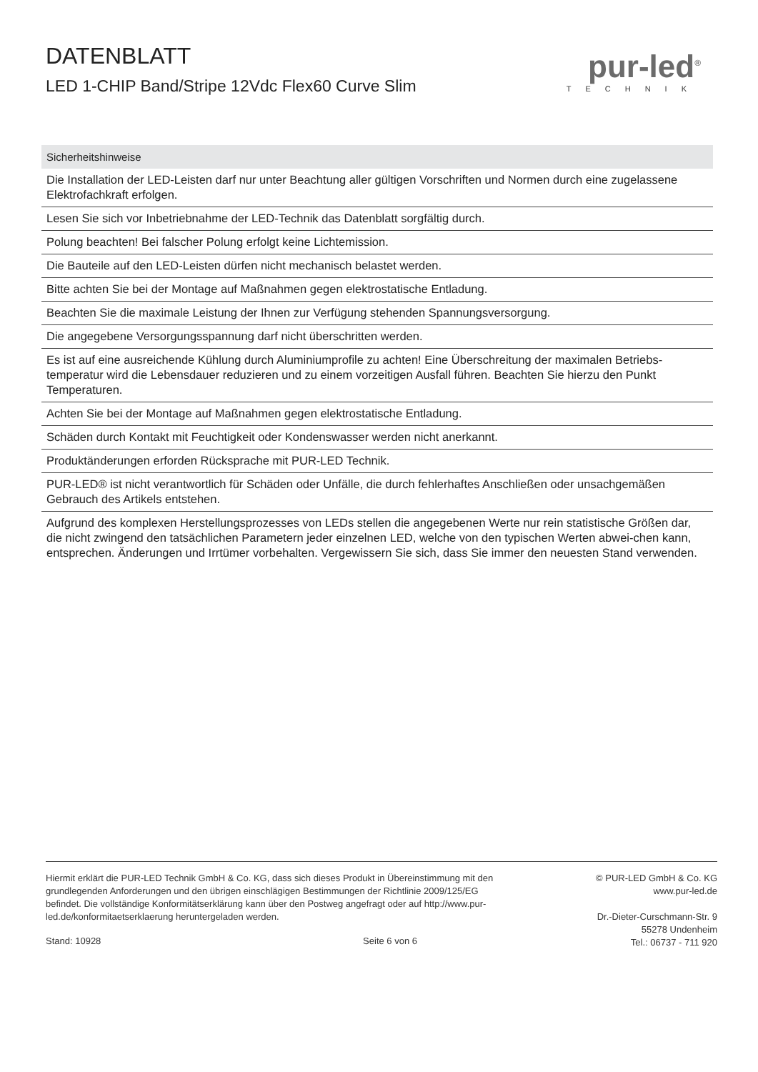DATENBLATT
LED 1-CHIP Band/Stripe 12Vdc Flex60 Curve Slim
pur-led<sup>®</sup>
TECHNIK
| Sicherheitshinweise |
| --- |
| Die Installation der LED-Leisten darf nur unter Beachtung aller gültigen Vorschriften und Normen durch eine zugelassene Elektrofachkraft erfolgen. |
| Lesen Sie sich vor Inbetriebnahme der LED-Technik das Datenblatt sorgfältig durch. |
| Polung beachten! Bei falscher Polung erfolgt keine Lichtemission. |
| Die Bauteile auf den LED-Leisten dürfen nicht mechanisch belastet werden. |
| Bitte achten Sie bei der Montage auf Maßnahmen gegen elektrostatische Entladung. |
| Beachten Sie die maximale Leistung der Ihnen zur Verfügung stehenden Spannungsversorgung. |
| Die angegebene Versorgungsspannung darf nicht überschritten werden. |
| Es ist auf eine ausreichende Kühlung durch Aluminiumprofile zu achten! Eine Überschreitung der maximalen Betriebs-temperatur wird die Lebensdauer reduzieren und zu einem vorzeitigen Ausfall führen. Beachten Sie hierzu den Punkt Temperaturen. |
| Achten Sie bei der Montage auf Maßnahmen gegen elektrostatische Entladung. |
| Schäden durch Kontakt mit Feuchtigkeit oder Kondenswasser werden nicht anerkannt. |
| Produktänderungen erforden Rücksprache mit PUR-LED Technik. |
| PUR-LED® ist nicht verantwortlich für Schäden oder Unfälle, die durch fehlerhaftes Anschließen oder unsachgemäßen Gebrauch des Artikels entstehen. |
| Aufgrund des komplexen Herstellungsprozesses von LEDs stellen die angegebenen Werte nur rein statistische Größen dar, die nicht zwingend den tatsächlichen Parametern jeder einzelnen LED, welche von den typischen Werten abwei-chen kann, entsprechen. Änderungen und Irrtümer vorbehalten. Vergewissern Sie sich, dass Sie immer den neuesten Stand verwenden. |
Hiermit erklärt die PUR-LED Technik GmbH & Co. KG, dass sich dieses Produkt in Übereinstimmung mit den grundlegenden Anforderungen und den übrigen einschlägigen Bestimmungen der Richtlinie 2009/125/EG befindet. Die vollständige Konformitätserklärung kann über den Postweg angefragt oder auf http://www.pur-led.de/konformitaetserklaerung heruntergeladen werden.
Stand: 10928 Seite 6 von 6
© PUR-LED GmbH & Co. KG
www.pur-led.de
Dr.-Dieter-Curschmann-Str. 9
55278 Undenheim
Tel.: 06737 - 711 920